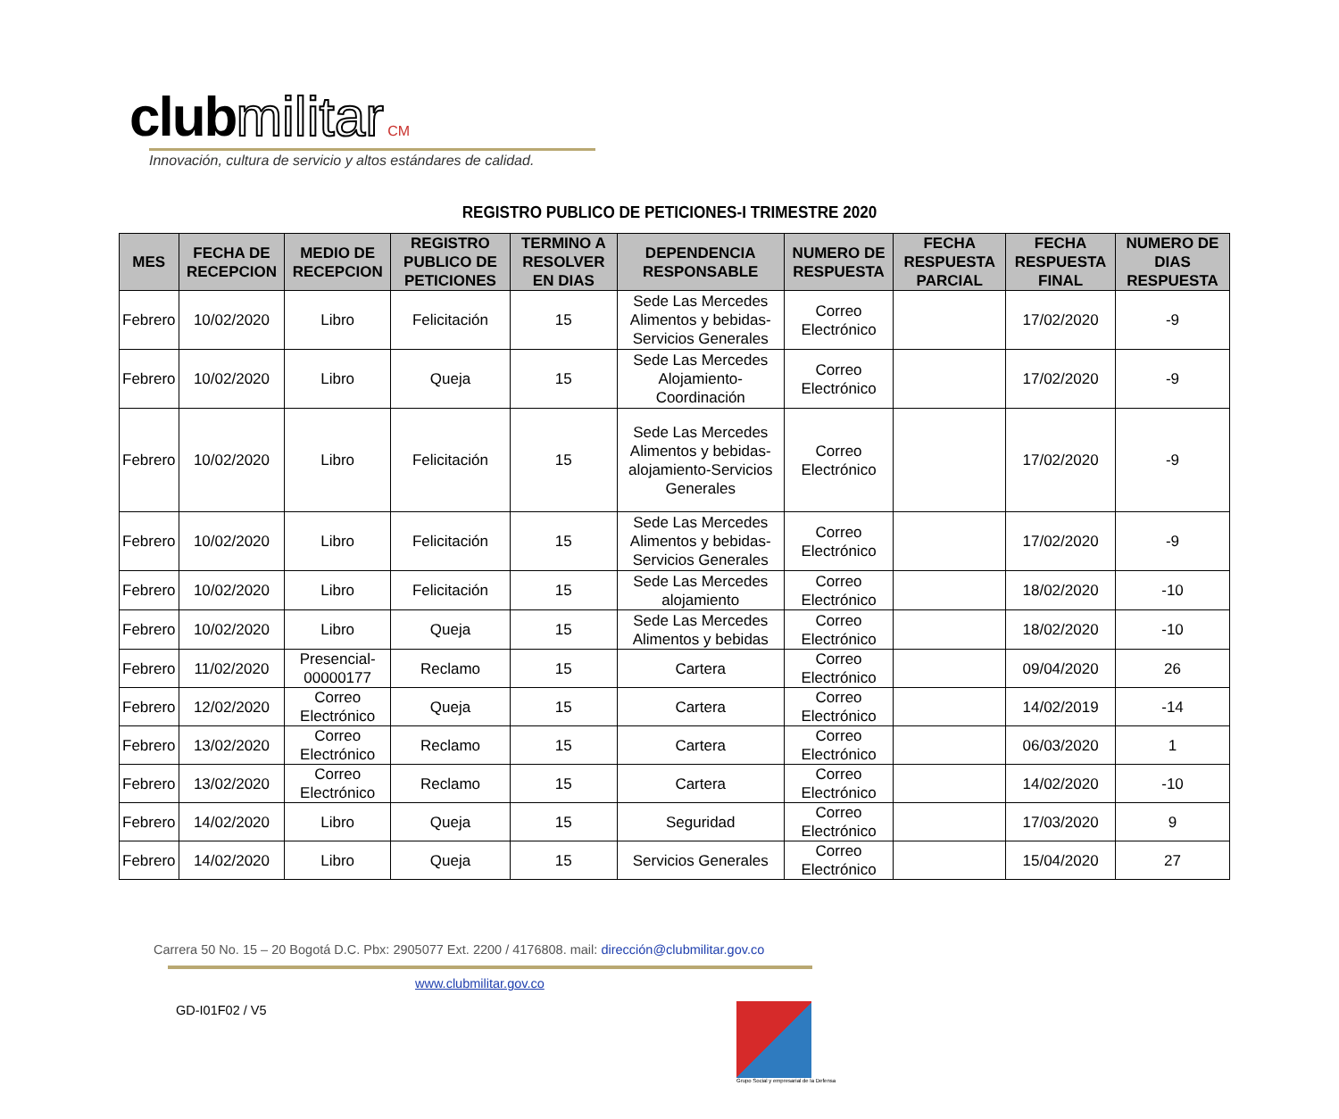club militar CM
Innovación, cultura de servicio y altos estándares de calidad.
REGISTRO PUBLICO DE PETICIONES-I TRIMESTRE 2020
| MES | FECHA DE RECEPCION | MEDIO DE RECEPCION | REGISTRO PUBLICO DE PETICIONES | TERMINO A RESOLVER EN DIAS | DEPENDENCIA RESPONSABLE | NUMERO DE RESPUESTA | FECHA RESPUESTA PARCIAL | FECHA RESPUESTA FINAL | NUMERO DE DIAS RESPUESTA |
| --- | --- | --- | --- | --- | --- | --- | --- | --- | --- |
| Febrero | 10/02/2020 | Libro | Felicitación | 15 | Sede Las Mercedes Alimentos y bebidas-Servicios Generales | Correo Electrónico | | 17/02/2020 | -9 |
| Febrero | 10/02/2020 | Libro | Queja | 15 | Sede Las Mercedes Alojamiento-Coordinación | Correo Electrónico | | 17/02/2020 | -9 |
| Febrero | 10/02/2020 | Libro | Felicitación | 15 | Sede Las Mercedes Alimentos y bebidas-alojamiento-Servicios Generales | Correo Electrónico | | 17/02/2020 | -9 |
| Febrero | 10/02/2020 | Libro | Felicitación | 15 | Sede Las Mercedes Alimentos y bebidas-Servicios Generales | Correo Electrónico | | 17/02/2020 | -9 |
| Febrero | 10/02/2020 | Libro | Felicitación | 15 | Sede Las Mercedes alojamiento | Correo Electrónico | | 18/02/2020 | -10 |
| Febrero | 10/02/2020 | Libro | Queja | 15 | Sede Las Mercedes Alimentos y bebidas | Correo Electrónico | | 18/02/2020 | -10 |
| Febrero | 11/02/2020 | Presencial-00000177 | Reclamo | 15 | Cartera | Correo Electrónico | | 09/04/2020 | 26 |
| Febrero | 12/02/2020 | Correo Electrónico | Queja | 15 | Cartera | Correo Electrónico | | 14/02/2019 | -14 |
| Febrero | 13/02/2020 | Correo Electrónico | Reclamo | 15 | Cartera | Correo Electrónico | | 06/03/2020 | 1 |
| Febrero | 13/02/2020 | Correo Electrónico | Reclamo | 15 | Cartera | Correo Electrónico | | 14/02/2020 | -10 |
| Febrero | 14/02/2020 | Libro | Queja | 15 | Seguridad | Correo Electrónico | | 17/03/2020 | 9 |
| Febrero | 14/02/2020 | Libro | Queja | 15 | Servicios Generales | Correo Electrónico | | 15/04/2020 | 27 |
Carrera 50 No. 15 – 20 Bogotá D.C. Pbx: 2905077 Ext. 2200 / 4176808. mail: dirección@clubmilitar.gov.co
www.clubmilitar.gov.co
GD-I01F02 / V5
Grupo Social y empresarial de la Defensa